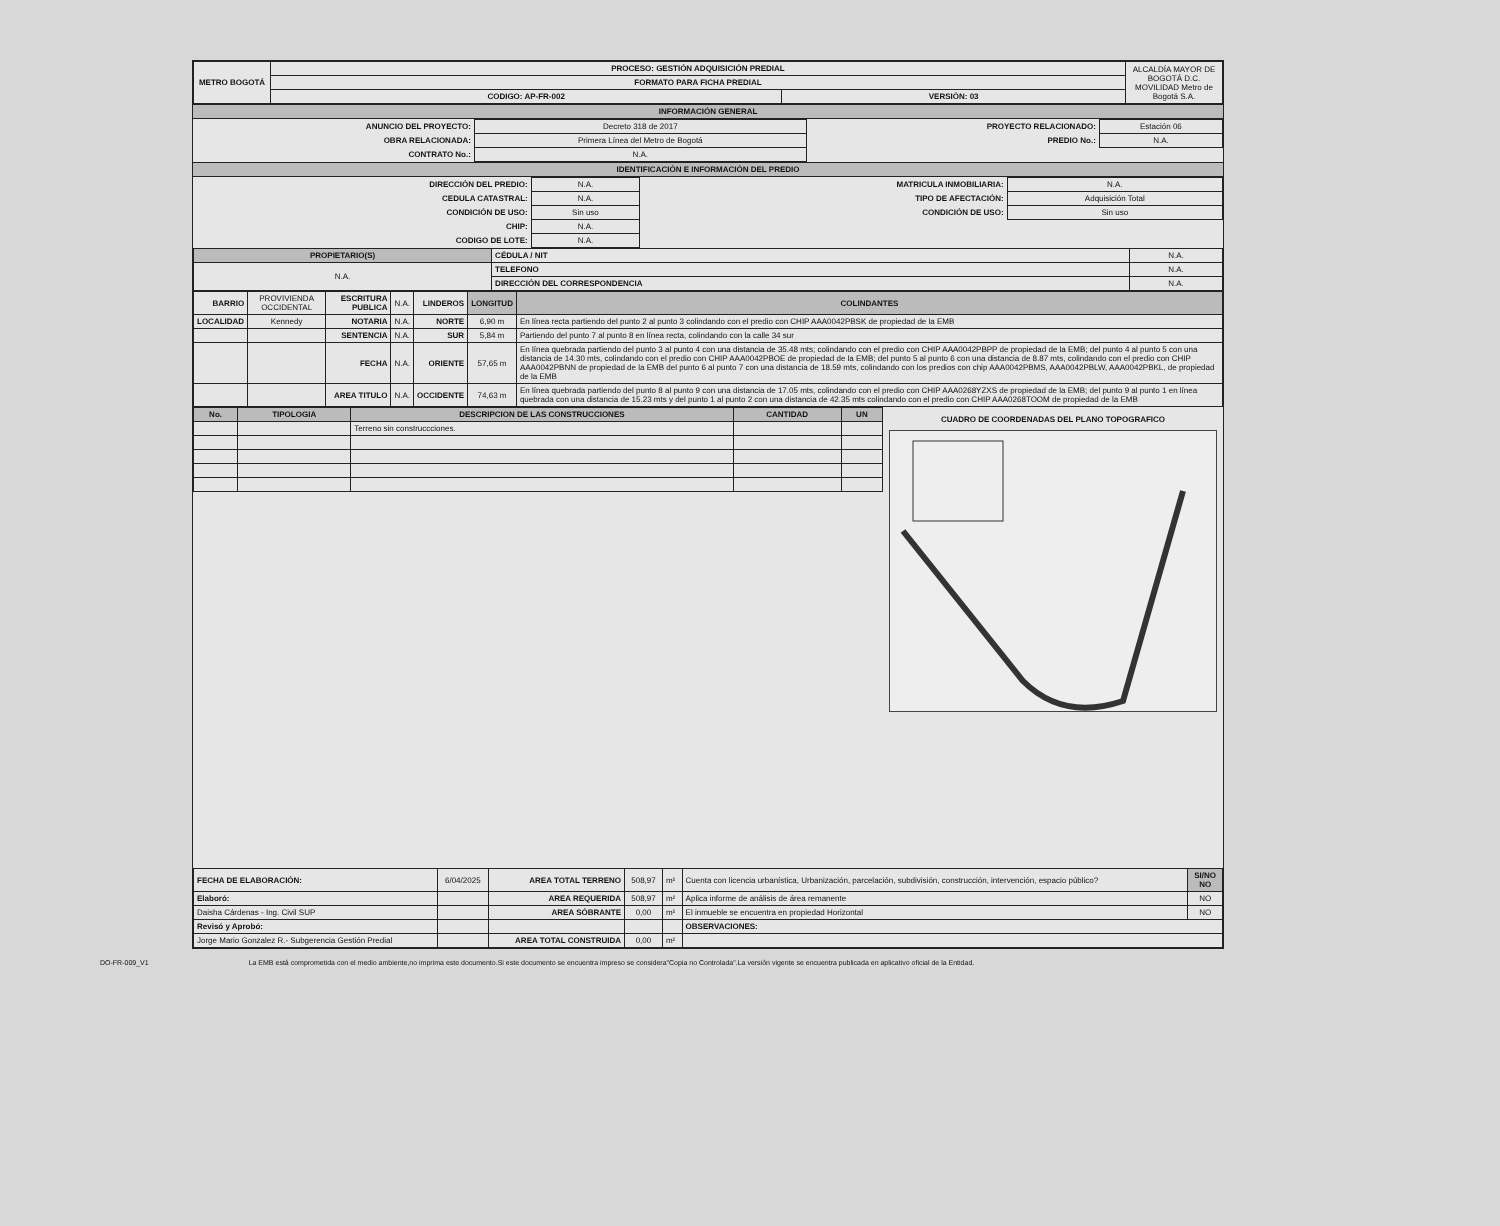| METRO BOGOTÁ | PROCESO: GESTIÓN ADQUISICIÓN PREDIAL | | ALCALDÍA MAYOR DE BOGOTÁ D.C. MOVILIDAD Metro de Bogotá S.A. |
| | FORMATO PARA FICHA PREDIAL | | |
| | CODIGO: AP-FR-002 | VERSIÓN: 03 | |
INFORMACIÓN GENERAL
| ANUNCIO DEL PROYECTO: | Decreto 318 de 2017 | PROYECTO RELACIONADO: | Estación 06 |
| OBRA RELACIONADA: | Primera Línea del Metro de Bogotá | PREDIO No.: | N.A. |
| CONTRATO No.: | N.A. | | |
IDENTIFICACIÓN E INFORMACIÓN DEL PREDIO
| DIRECCIÓN DEL PREDIO: | N.A. | MATRICULA INMOBILIARIA: | N.A. |
| CEDULA CATASTRAL: | N.A. | TIPO DE AFECTACIÓN: | Adquisición Total |
| CONDICIÓN DE USO: | Sin uso | CONDICIÓN DE USO: | Sin uso |
| CHIP: | N.A. | | |
| CODIGO DE LOTE: | N.A. | | |
| PROPIETARIO(S) | CÉDULA / NIT | N.A. |
| N.A. | TELEFONO | N.A. |
| | DIRECCIÓN DEL CORRESPONDENCIA | N.A. |
| BARRIO | PROVIVIENDA OCCIDENTAL | ESCRITURA PUBLICA | N.A. | LINDEROS | LONGITUD | COLINDANTES |
| LOCALIDAD | Kennedy | NOTARIA | N.A. | NORTE | 6,90 m | En línea recta partiendo del punto 2 al punto 3 colindando con el predio con CHIP AAA0042PBSK de propiedad de la EMB |
| | | SENTENCIA | N.A. | SUR | 5,84 m | Partiendo del punto 7 al punto 8 en línea recta, colindando con la calle 34 sur |
| | | FECHA | N.A. | ORIENTE | 57,65 m | En línea quebrada partiendo del punto 3 al punto 4 con una distancia de 35.48 mts; colindando con el predio con CHIP AAA0042PBPP de propiedad de la EMB; del punto 4 al punto 5 con una distancia de 14.30 mts, colindando con el predio con CHIP AAA0042PBOE de propiedad de la EMB; del punto 5 al punto 6 con una distancia de 8.87 mts, colindando con el predio con CHIP AAA0042PBNN de propiedad de la EMB del punto 6 al punto 7 con una distancia de 18.59 mts, colindando con los predios con chip AAA0042PBMS, AAA0042PBLW, AAA0042PBKL, de propiedad de la EMB |
| | | AREA TITULO | N.A. | OCCIDENTE | 74,63 m | En línea quebrada partiendo del punto 8 al punto 9 con una distancia de 17.05 mts, colindando con el predio con CHIP AAA0268YZXS de propiedad de la EMB; del punto 9 al punto 1 en línea quebrada con una distancia de 15.23 mts y del punto 1 al punto 2 con una distancia de 42.35 mts colindando con el predio con CHIP AAA0268TOOM de propiedad de la EMB |
| No. | TIPOLOGIA | DESCRIPCION DE LAS CONSTRUCCIONES | CANTIDAD | UN |
| --- | --- | --- | --- | --- |
| | | Terreno sin construccciones. | | |
CUADRO DE COORDENADAS DEL PLANO TOPOGRAFICO
| FECHA DE ELABORACIÓN: | 6/04/2025 | AREA TOTAL TERRENO | 508,97 | m² | Cuenta con licencia urbanística, Urbanización, parcelación, subdivisión, construcción, intervención, espacio público? | SI/NO NO |
| Elaboró: | | AREA REQUERIDA | 508,97 | m² | Aplica informe de análisis de área remanente | NO |
| Daisha Cárdenas - Ing. Civil SUP | | AREA SÓBRANTE | 0,00 | m² | El inmueble se encuentra en propiedad Horizontal | NO |
| Revisó y Aprobó: | | | | | OBSERVACIONES: | |
| Jorge Mario Gonzalez R.- Subgerencia Gestión Predial | | AREA TOTAL CONSTRUIDA | 0,00 | m² | | |
DO-FR-009_V1 La EMB está comprometida con el medio ambiente,no imprima este documento.Si este documento se encuentra impreso se considera"Copia no Controlada".La versión vigente se encuentra publicada en aplicativo oficial de la Entidad.